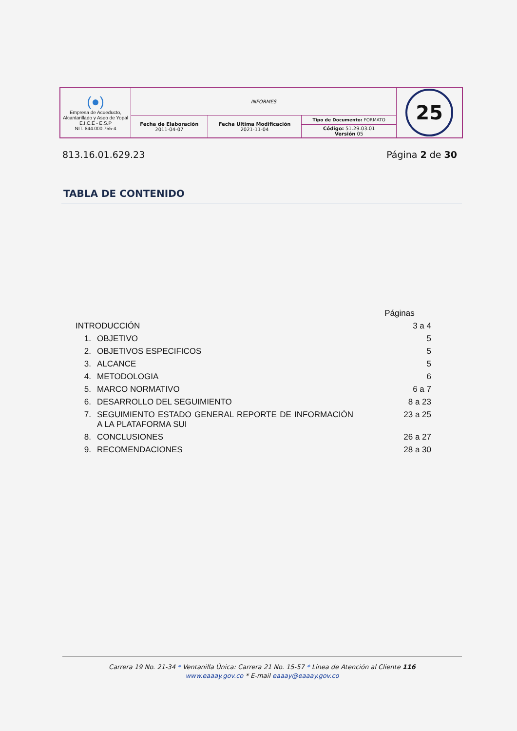| (●) Empresa de Acueducto, Alcantarillado y Aseo de Yopal E.I.C.E - E.S.P NIT. 844.000.755-4 | INFORMES | | | 25 |
| | Fecha de Elaboración 2011-04-07 | Fecha Ultima Modificación 2021-11-04 | Tipo de Documento: FORMATO | |
| | | | Código: 51.29.03.01 Versión 05 | |
813.16.01.629.23 Página 2 de 30
TABLA DE CONTENIDO
| | | Páginas |
| INTRODUCCIÓN | | 3 a 4 |
| 1. | OBJETIVO | 5 |
| 2. | OBJETIVOS ESPECIFICOS | 5 |
| 3. | ALCANCE | 5 |
| 4. | METODOLOGIA | 6 |
| 5. | MARCO NORMATIVO | 6 a 7 |
| 6. | DESARROLLO DEL SEGUIMIENTO | 8 a 23 |
| 7. | SEGUIMIENTO ESTADO GENERAL REPORTE DE INFORMACIÓN A LA PLATAFORMA SUI | 23 a 25 |
| 8. | CONCLUSIONES | 26 a 27 |
| 9. | RECOMENDACIONES | 28 a 30 |
Carrera 19 No. 21-34 * Ventanilla Única: Carrera 21 No. 15-57 * Línea de Atención al Cliente 116
www.eaaay.gov.co * E-mail eaaay@eaaay.gov.co